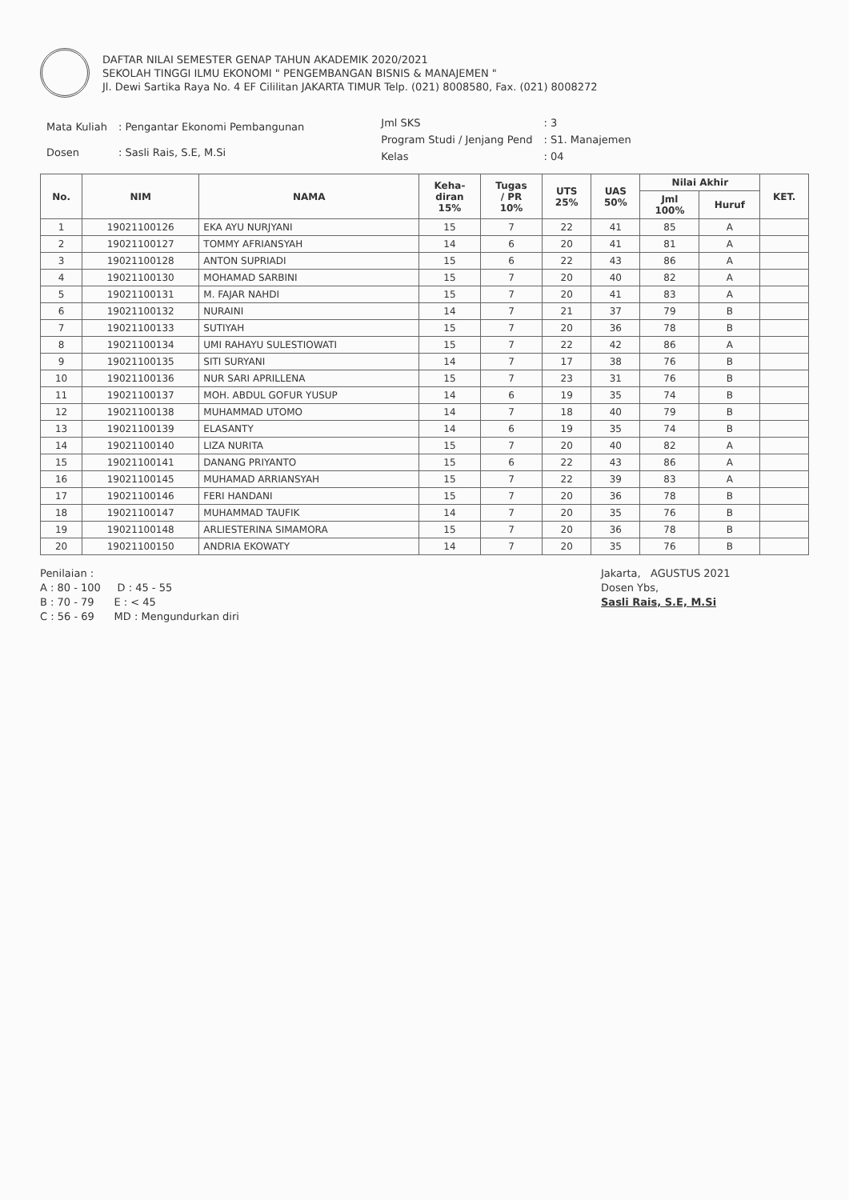DAFTAR NILAI SEMESTER GENAP TAHUN AKADEMIK 2020/2021
SEKOLAH TINGGI ILMU EKONOMI " PENGEMBANGAN BISNIS & MANAJEMEN "
Jl. Dewi Sartika Raya No. 4 EF Cililitan JAKARTA TIMUR Telp. (021) 8008580, Fax. (021) 8008272
| Mata Kuliah | : Pengantar Ekonomi Pembangunan |
| Dosen | : Sasli Rais, S.E, M.Si |
| Jml SKS | : 3 |
| Program Studi / Jenjang Pend | : S1. Manajemen |
| Kelas | : 04 |
| No. | NIM | NAMA | Keha- diran 15% | Tugas / PR 10% | UTS 25% | UAS 50% | Nilai Akhir | | KET. |
| --- | --- | --- | --- | --- | --- | --- | --- | --- | --- |
| | | | | | | | Jml 100% | Huruf | |
| 1 | 19021100126 | EKA AYU NURJYANI | 15 | 7 | 22 | 41 | 85 | A | |
| 2 | 19021100127 | TOMMY AFRIANSYAH | 14 | 6 | 20 | 41 | 81 | A | |
| 3 | 19021100128 | ANTON SUPRIADI | 15 | 6 | 22 | 43 | 86 | A | |
| 4 | 19021100130 | MOHAMAD SARBINI | 15 | 7 | 20 | 40 | 82 | A | |
| 5 | 19021100131 | M. FAJAR NAHDI | 15 | 7 | 20 | 41 | 83 | A | |
| 6 | 19021100132 | NURAINI | 14 | 7 | 21 | 37 | 79 | B | |
| 7 | 19021100133 | SUTIYAH | 15 | 7 | 20 | 36 | 78 | B | |
| 8 | 19021100134 | UMI RAHAYU SULESTIOWATI | 15 | 7 | 22 | 42 | 86 | A | |
| 9 | 19021100135 | SITI SURYANI | 14 | 7 | 17 | 38 | 76 | B | |
| 10 | 19021100136 | NUR SARI APRILLENA | 15 | 7 | 23 | 31 | 76 | B | |
| 11 | 19021100137 | MOH. ABDUL GOFUR YUSUP | 14 | 6 | 19 | 35 | 74 | B | |
| 12 | 19021100138 | MUHAMMAD UTOMO | 14 | 7 | 18 | 40 | 79 | B | |
| 13 | 19021100139 | ELASANTY | 14 | 6 | 19 | 35 | 74 | B | |
| 14 | 19021100140 | LIZA NURITA | 15 | 7 | 20 | 40 | 82 | A | |
| 15 | 19021100141 | DANANG PRIYANTO | 15 | 6 | 22 | 43 | 86 | A | |
| 16 | 19021100145 | MUHAMAD ARRIANSYAH | 15 | 7 | 22 | 39 | 83 | A | |
| 17 | 19021100146 | FERI HANDANI | 15 | 7 | 20 | 36 | 78 | B | |
| 18 | 19021100147 | MUHAMMAD TAUFIK | 14 | 7 | 20 | 35 | 76 | B | |
| 19 | 19021100148 | ARLIESTERINA SIMAMORA | 15 | 7 | 20 | 36 | 78 | B | |
| 20 | 19021100150 | ANDRIA EKOWATY | 14 | 7 | 20 | 35 | 76 | B | |
Penilaian :
A : 80 - 100 D : 45 - 55
B : 70 - 79 E : < 45
C : 56 - 69 MD : Mengundurkan diri
Jakarta, AGUSTUS 2021
Dosen Ybs,
Sasli Rais, S.E, M.Si